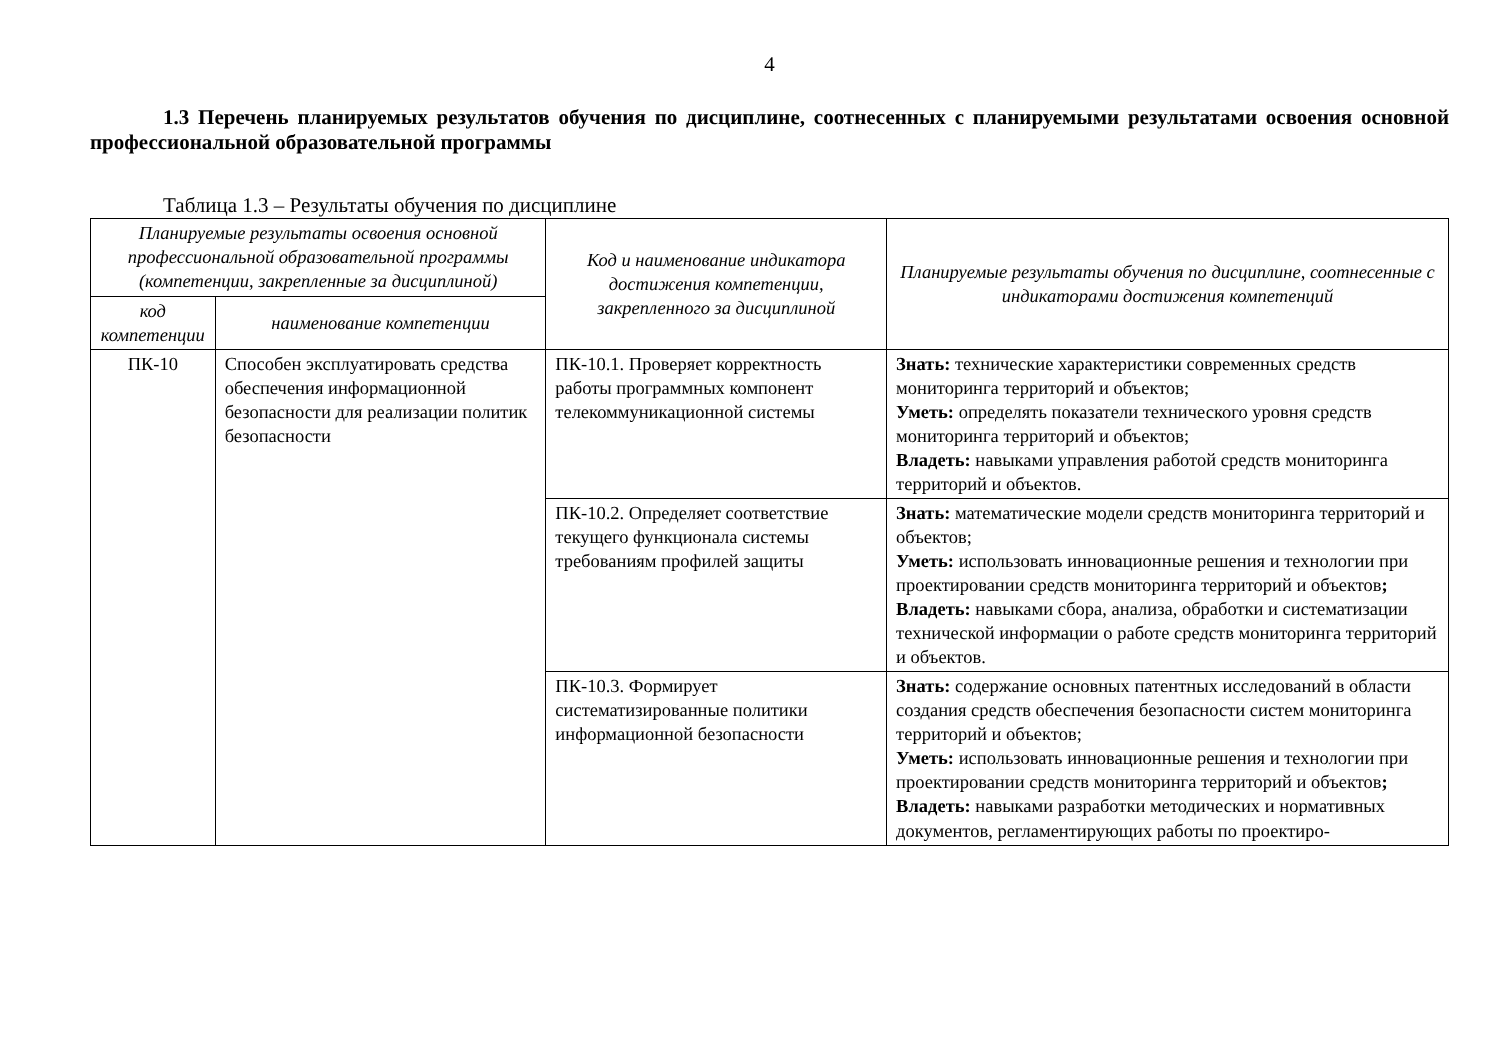4
1.3 Перечень планируемых результатов обучения по дисциплине, соотнесенных с планируемыми результатами освоения основной профессиональной образовательной программы
Таблица 1.3 – Результаты обучения по дисциплине
| Планируемые результаты освоения основной профессиональной образовательной программы (компетенции, закрепленные за дисциплиной) | | Код и наименование индикатора достижения компетенции, закрепленного за дисциплиной | Планируемые результаты обучения по дисциплине, соотнесенные с индикаторами достижения компетенций |
| --- | --- | --- | --- |
| код компетенции | наименование компетенции | | |
| ПК-10 | Способен эксплуатировать средства обеспечения информационной безопасности для реализации политик безопасности | ПК-10.1. Проверяет корректность работы программных компонент телекоммуникационной системы | Знать: технические характеристики современных средств мониторинга территорий и объектов; Уметь: определять показатели технического уровня средств мониторинга территорий и объектов; Владеть: навыками управления работой средств мониторинга территорий и объектов. |
| | | ПК-10.2. Определяет соответствие текущего функционала системы требованиям профилей защиты | Знать: математические модели средств мониторинга территорий и объектов; Уметь: использовать инновационные решения и технологии при проектировании средств мониторинга территорий и объектов ; Владеть: навыками сбора, анализа, обработки и систематизации технической информации о работе средств мониторинга территорий и объектов. |
| | | ПК-10.3. Формирует систематизированные политики информационной безопасности | Знать: содержание основных патентных исследований в области создания средств обеспечения безопасности систем мониторинга территорий и объектов; Уметь: использовать инновационные решения и технологии при проектировании средств мониторинга территорий и объектов ; Владеть: навыками разработки методических и нормативных документов, регламентирующих работы по проектиро- |